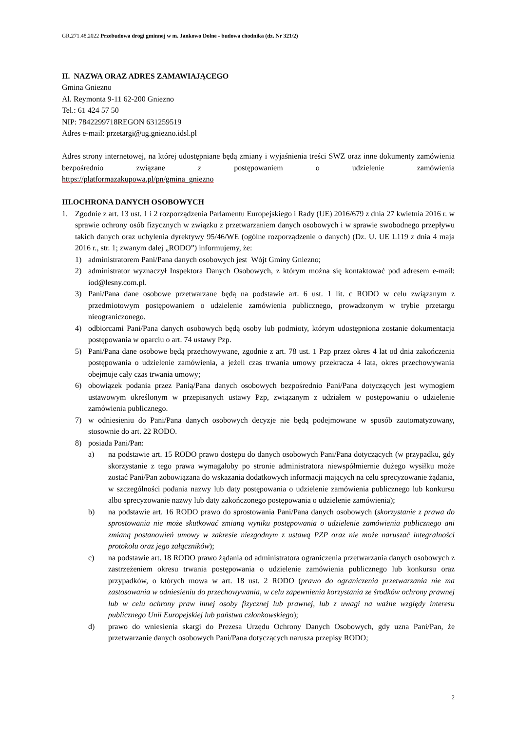GR.271.48.2022 Przebudowa drogi gminnej w m. Jankowo Dolne - budowa chodnika (dz. Nr 321/2)
II. NAZWA ORAZ ADRES ZAMAWIAJĄCEGO
Gmina Gniezno
Al. Reymonta 9-11 62-200 Gniezno
Tel.: 61 424 57 50
NIP: 7842299718REGON 631259519
Adres e-mail: przetargi@ug.gniezno.idsl.pl
Adres strony internetowej, na której udostępniane będą zmiany i wyjaśnienia treści SWZ oraz inne dokumenty zamówienia bezpośrednio związane z postępowaniem o udzielenie zamówienia
https://platformazakupowa.pl/pn/gmina_gniezno
III.OCHRONA DANYCH OSOBOWYCH
1. Zgodnie z art. 13 ust. 1 i 2 rozporządzenia Parlamentu Europejskiego i Rady (UE) 2016/679 z dnia 27 kwietnia 2016 r. w sprawie ochrony osób fizycznych w związku z przetwarzaniem danych osobowych i w sprawie swobodnego przepływu takich danych oraz uchylenia dyrektywy 95/46/WE (ogólne rozporządzenie o danych) (Dz. U. UE L119 z dnia 4 maja 2016 r., str. 1; zwanym dalej „RODO”) informujemy, że:
1) administratorem Pani/Pana danych osobowych jest Wójt Gminy Gniezno;
2) administrator wyznaczył Inspektora Danych Osobowych, z którym można się kontaktować pod adresem e-mail: iod@lesny.com.pl.
3) Pani/Pana dane osobowe przetwarzane będą na podstawie art. 6 ust. 1 lit. c RODO w celu związanym z przedmiotowym postępowaniem o udzielenie zamówienia publicznego, prowadzonym w trybie przetargu nieograniczonego.
4) odbiorcami Pani/Pana danych osobowych będą osoby lub podmioty, którym udostępniona zostanie dokumentacja postępowania w oparciu o art. 74 ustawy Pzp.
5) Pani/Pana dane osobowe będą przechowywane, zgodnie z art. 78 ust. 1 Pzp przez okres 4 lat od dnia zakończenia postępowania o udzielenie zamówienia, a jeżeli czas trwania umowy przekracza 4 lata, okres przechowywania obejmuje cały czas trwania umowy;
6) obowiązek podania przez Panią/Pana danych osobowych bezpośrednio Pani/Pana dotyczących jest wymogiem ustawowym określonym w przepisanych ustawy Pzp, związanym z udziałem w postępowaniu o udzielenie zamówienia publicznego.
7) w odniesieniu do Pani/Pana danych osobowych decyzje nie będą podejmowane w sposób zautomatyzowany, stosownie do art. 22 RODO.
8) posiada Pani/Pan:
a) na podstawie art. 15 RODO prawo dostępu do danych osobowych Pani/Pana dotyczących (w przypadku, gdy skorzystanie z tego prawa wymagałoby po stronie administratora niewspółmiernie dużego wysiłku może zostać Pani/Pan zobowiązana do wskazania dodatkowych informacji mających na celu sprecyzowanie żądania, w szczególności podania nazwy lub daty postępowania o udzielenie zamówienia publicznego lub konkursu albo sprecyzowanie nazwy lub daty zakończonego postępowania o udzielenie zamówienia);
b) na podstawie art. 16 RODO prawo do sprostowania Pani/Pana danych osobowych (skorzystanie z prawa do sprostowania nie może skutkować zmianą wyniku postępowania o udzielenie zamówienia publicznego ani zmianą postanowień umowy w zakresie niezgodnym z ustawą PZP oraz nie może naruszać integralności protokołu oraz jego załączników);
c) na podstawie art. 18 RODO prawo żądania od administratora ograniczenia przetwarzania danych osobowych z zastrzeżeniem okresu trwania postępowania o udzielenie zamówienia publicznego lub konkursu oraz przypadków, o których mowa w art. 18 ust. 2 RODO (prawo do ograniczenia przetwarzania nie ma zastosowania w odniesieniu do przechowywania, w celu zapewnienia korzystania ze środków ochrony prawnej lub w celu ochrony praw innej osoby fizycznej lub prawnej, lub z uwagi na ważne względy interesu publicznego Unii Europejskiej lub państwa członkowskiego);
d) prawo do wniesienia skargi do Prezesa Urzędu Ochrony Danych Osobowych, gdy uzna Pani/Pan, że przetwarzanie danych osobowych Pani/Pana dotyczących narusza przepisy RODO;
2